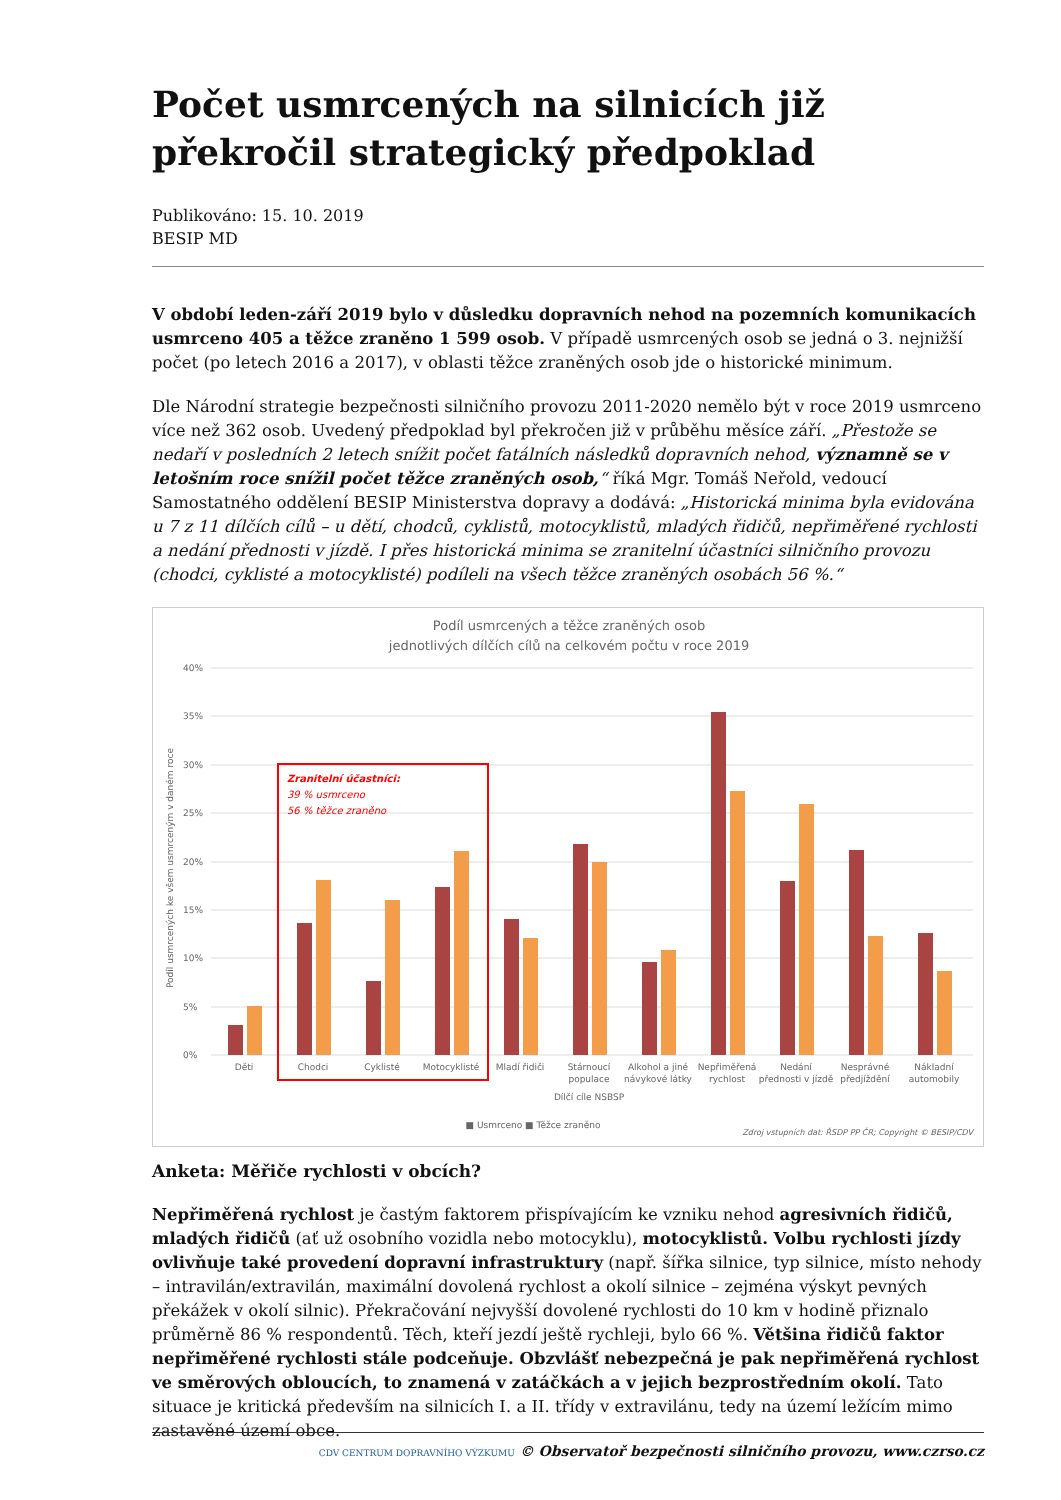Počet usmrcených na silnicích již překročil strategický předpoklad
Publikováno: 15. 10. 2019
BESIP MD
V období leden-září 2019 bylo v důsledku dopravních nehod na pozemních komunikacích usmrceno 405 a těžce zraněno 1 599 osob. V případě usmrcených osob se jedná o 3. nejnižší počet (po letech 2016 a 2017), v oblasti těžce zraněných osob jde o historické minimum.
Dle Národní strategie bezpečnosti silničního provozu 2011-2020 nemělo být v roce 2019 usmrceno více než 362 osob. Uvedený předpoklad byl překročen již v průběhu měsíce září. „Přestože se nedaří v posledních 2 letech snížit počet fatálních následků dopravních nehod, významně se v letošním roce snížil počet těžce zraněných osob,“ říká Mgr. Tomáš Neřold, vedoucí Samostatného oddělení BESIP Ministerstva dopravy a dodává: „Historická minima byla evidována u 7 z 11 dílčích cílů – u dětí, chodců, cyklistů, motocyklistů, mladých řidičů, nepřiměřené rychlosti a nedání přednosti v jízdě. I přes historická minima se zranitelní účastníci silničního provozu (chodci, cyklisté a motocyklisté) podíleli na všech těžce zraněných osobách 56 %.“
Podíl usmrcených a těžce zraněných osob
jednotlivých dílčích cílů na celkovém počtu v roce 2019
40%
35%
30%
25%
20%
15%
10%
5%
0%
Zranitelní účastníci:
39 % usmrceno
56 % těžce zraněno
Děti
Chodci
Cyklisté
Motocyklisté
Mladí řidiči
Stárnoucí
populace
Alkohol a jiné
návykové látky
Nepřiměřená
rychlost
Nedání
přednosti v jízdě
Nesprávné
předjíždění
Nákladní
automobily
Dílčí cíle NSBSP
■ Usmrceno ■ Těžce zraněno
Podíl usmrcených ke všem usmrceným v daném roce
Zdroj vstupních dat: ŘSDP PP ČR; Copyright © BESIP/CDV
Anketa: Měřiče rychlosti v obcích?
Nepřiměřená rychlost je častým faktorem přispívajícím ke vzniku nehod agresivních řidičů, mladých řidičů (ať už osobního vozidla nebo motocyklu), motocyklistů. Volbu rychlosti jízdy ovlivňuje také provedení dopravní infrastruktury (např. šířka silnice, typ silnice, místo nehody – intravilán/extravilán, maximální dovolená rychlost a okolí silnice – zejména výskyt pevných překážek v okolí silnic). Překračování nejvyšší dovolené rychlosti do 10 km v hodině přiznalo průměrně 86 % respondentů. Těch, kteří jezdí ještě rychleji, bylo 66 %. Většina řidičů faktor nepřiměřené rychlosti stále podceňuje. Obzvlášť nebezpečná je pak nepřiměřená rychlost ve směrových obloucích, to znamená v zatáčkách a v jejich bezprostředním okolí. Tato situace je kritická především na silnicích I. a II. třídy v extravilánu, tedy na území ležícím mimo zastavěné území obce.
CDV CENTRUM DOPRAVNÍHO VÝZKUMU © Observatoř bezpečnosti silničního provozu, www.czrso.cz